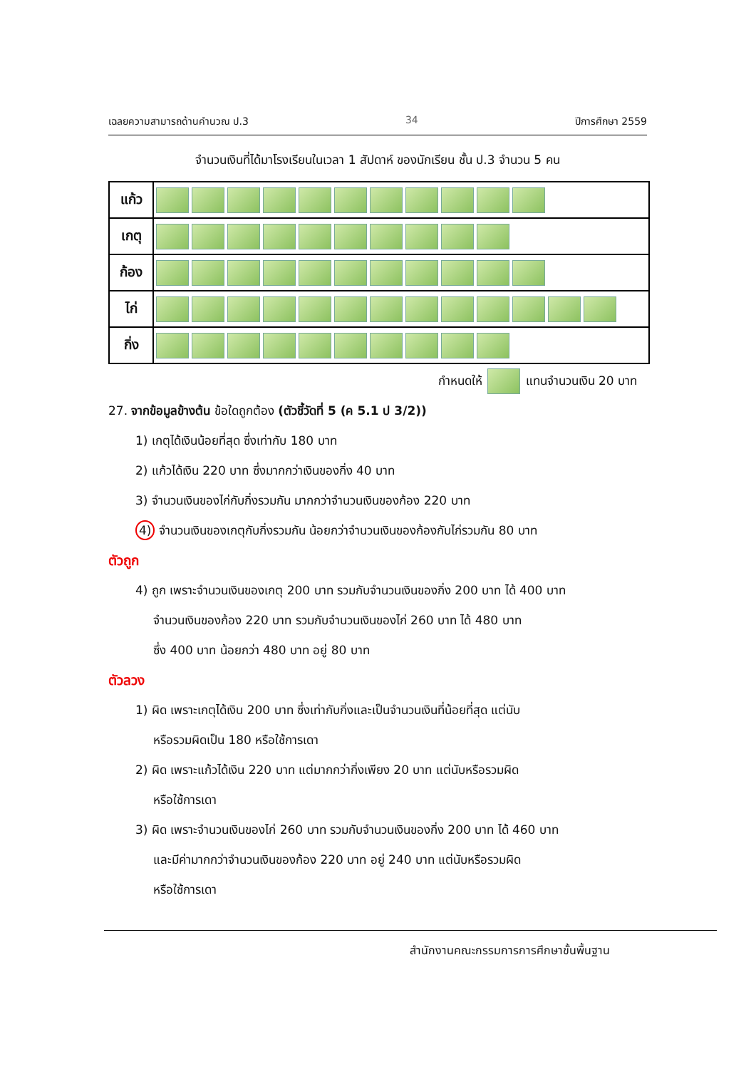เฉลยความสามารถด้านคำนวณ ป.3 34 ปีการศึกษา 2559
จำนวนเงินที่ได้มาโรงเรียนในเวลา 1 สัปดาห์ ของนักเรียน ชั้น ป.3 จำนวน 5 คน
| แก้ว | |
| เกตุ | |
| ก้อง | |
| ไก่ | |
| กิ่ง | |
กำหนดให้ แทนจำนวนเงิน 20 บาท
27. จากข้อมูลข้างต้น ข้อใดถูกต้อง (ตัวชี้วัดที่ 5 (ค 5.1 ป 3/2))
1) เกตุได้เงินน้อยที่สุด ซึ่งเท่ากับ 180 บาท
2) แก้วได้เงิน 220 บาท ซึ่งมากกว่าเงินของกิ่ง 40 บาท
3) จำนวนเงินของไก่กับกิ่งรวมกัน มากกว่าจำนวนเงินของก้อง 220 บาท
4) จำนวนเงินของเกตุกับกิ่งรวมกัน น้อยกว่าจำนวนเงินของก้องกับไก่รวมกัน 80 บาท
ตัวถูก
4) ถูก เพราะจำนวนเงินของเกตุ 200 บาท รวมกับจำนวนเงินของกิ่ง 200 บาท ได้ 400 บาท
จำนวนเงินของก้อง 220 บาท รวมกับจำนวนเงินของไก่ 260 บาท ได้ 480 บาท
ซึ่ง 400 บาท น้อยกว่า 480 บาท อยู่ 80 บาท
ตัวลวง
1) ผิด เพราะเกตุได้เงิน 200 บาท ซึ่งเท่ากับกิ่งและเป็นจำนวนเงินที่น้อยที่สุด แต่นับ
หรือรวมผิดเป็น 180 หรือใช้การเดา
2) ผิด เพราะแก้วได้เงิน 220 บาท แต่มากกว่ากิ่งเพียง 20 บาท แต่นับหรือรวมผิด
หรือใช้การเดา
3) ผิด เพราะจำนวนเงินของไก่ 260 บาท รวมกับจำนวนเงินของกิ่ง 200 บาท ได้ 460 บาท
และมีค่ามากกว่าจำนวนเงินของก้อง 220 บาท อยู่ 240 บาท แต่นับหรือรวมผิด
หรือใช้การเดา
สำนักงานคณะกรรมการการศึกษาขั้นพื้นฐาน